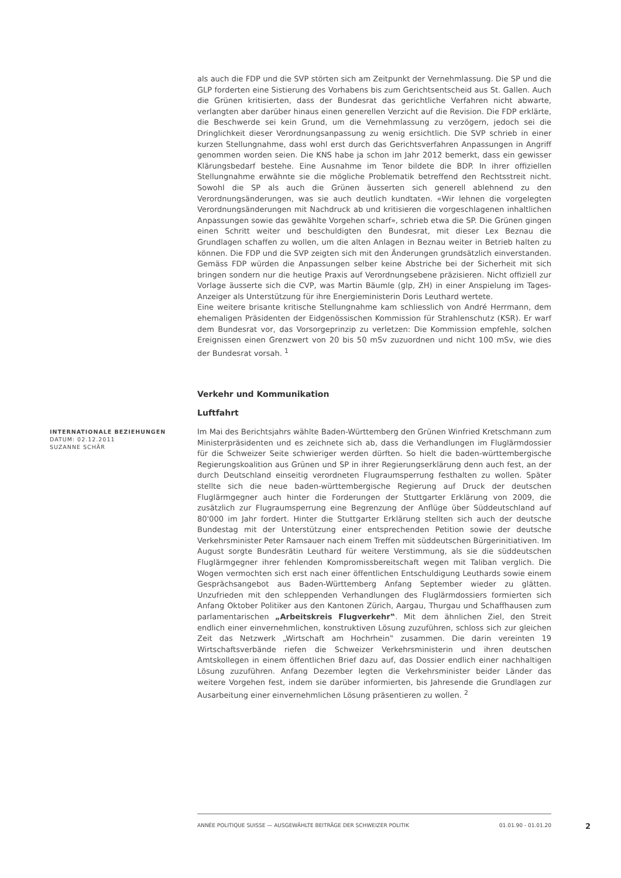als auch die FDP und die SVP störten sich am Zeitpunkt der Vernehmlassung. Die SP und die GLP forderten eine Sistierung des Vorhabens bis zum Gerichtsentscheid aus St. Gallen. Auch die Grünen kritisierten, dass der Bundesrat das gerichtliche Verfahren nicht abwarte, verlangten aber darüber hinaus einen generellen Verzicht auf die Revision. Die FDP erklärte, die Beschwerde sei kein Grund, um die Vernehmlassung zu verzögern, jedoch sei die Dringlichkeit dieser Verordnungsanpassung zu wenig ersichtlich. Die SVP schrieb in einer kurzen Stellungnahme, dass wohl erst durch das Gerichtsverfahren Anpassungen in Angriff genommen worden seien. Die KNS habe ja schon im Jahr 2012 bemerkt, dass ein gewisser Klärungsbedarf bestehe. Eine Ausnahme im Tenor bildete die BDP. In ihrer offiziellen Stellungnahme erwähnte sie die mögliche Problematik betreffend den Rechtsstreit nicht. Sowohl die SP als auch die Grünen äusserten sich generell ablehnend zu den Verordnungsänderungen, was sie auch deutlich kundtaten. «Wir lehnen die vorgelegten Verordnungsänderungen mit Nachdruck ab und kritisieren die vorgeschlagenen inhaltlichen Anpassungen sowie das gewählte Vorgehen scharf», schrieb etwa die SP. Die Grünen gingen einen Schritt weiter und beschuldigten den Bundesrat, mit dieser Lex Beznau die Grundlagen schaffen zu wollen, um die alten Anlagen in Beznau weiter in Betrieb halten zu können. Die FDP und die SVP zeigten sich mit den Änderungen grundsätzlich einverstanden. Gemäss FDP würden die Anpassungen selber keine Abstriche bei der Sicherheit mit sich bringen sondern nur die heutige Praxis auf Verordnungsebene präzisieren. Nicht offiziell zur Vorlage äusserte sich die CVP, was Martin Bäumle (glp, ZH) in einer Anspielung im Tages-Anzeiger als Unterstützung für ihre Energieministerin Doris Leuthard wertete.
Eine weitere brisante kritische Stellungnahme kam schliesslich von André Herrmann, dem ehemaligen Präsidenten der Eidgenössischen Kommission für Strahlenschutz (KSR). Er warf dem Bundesrat vor, das Vorsorgeprinzip zu verletzen: Die Kommission empfehle, solchen Ereignissen einen Grenzwert von 20 bis 50 mSv zuzuordnen und nicht 100 mSv, wie dies der Bundesrat vorsah. <sup>1</sup>
Verkehr und Kommunikation
Luftfahrt
INTERNATIONALE BEZIEHUNGEN
DATUM: 02.12.2011
SUZANNE SCHÄR
Im Mai des Berichtsjahrs wählte Baden-Württemberg den Grünen Winfried Kretschmann zum Ministerpräsidenten und es zeichnete sich ab, dass die Verhandlungen im Fluglärmdossier für die Schweizer Seite schwieriger werden dürften. So hielt die baden-württembergische Regierungskoalition aus Grünen und SP in ihrer Regierungserklärung denn auch fest, an der durch Deutschland einseitig verordneten Flugraumsperrung festhalten zu wollen. Später stellte sich die neue baden-württembergische Regierung auf Druck der deutschen Fluglärmgegner auch hinter die Forderungen der Stuttgarter Erklärung von 2009, die zusätzlich zur Flugraumsperrung eine Begrenzung der Anflüge über Süddeutschland auf 80'000 im Jahr fordert. Hinter die Stuttgarter Erklärung stellten sich auch der deutsche Bundestag mit der Unterstützung einer entsprechenden Petition sowie der deutsche Verkehrsminister Peter Ramsauer nach einem Treffen mit süddeutschen Bürgerinitiativen. Im August sorgte Bundesrätin Leuthard für weitere Verstimmung, als sie die süddeutschen Fluglärmgegner ihrer fehlenden Kompromissbereitschaft wegen mit Taliban verglich. Die Wogen vermochten sich erst nach einer öffentlichen Entschuldigung Leuthards sowie einem Gesprächsangebot aus Baden-Württemberg Anfang September wieder zu glätten. Unzufrieden mit den schleppenden Verhandlungen des Fluglärmdossiers formierten sich Anfang Oktober Politiker aus den Kantonen Zürich, Aargau, Thurgau und Schaffhausen zum parlamentarischen „Arbeitskreis Flugverkehr‟. Mit dem ähnlichen Ziel, den Streit endlich einer einvernehmlichen, konstruktiven Lösung zuzuführen, schloss sich zur gleichen Zeit das Netzwerk „Wirtschaft am Hochrhein‟ zusammen. Die darin vereinten 19 Wirtschaftsverbände riefen die Schweizer Verkehrsministerin und ihren deutschen Amtskollegen in einem öffentlichen Brief dazu auf, das Dossier endlich einer nachhaltigen Lösung zuzuführen. Anfang Dezember legten die Verkehrsminister beider Länder das weitere Vorgehen fest, indem sie darüber informierten, bis Jahresende die Grundlagen zur Ausarbeitung einer einvernehmlichen Lösung präsentieren zu wollen. <sup>2</sup>
ANNÉE POLITIQUE SUISSE — AUSGEWÄHLTE BEITRÄGE DER SCHWEIZER POLITIK 01.01.90 - 01.01.20
2